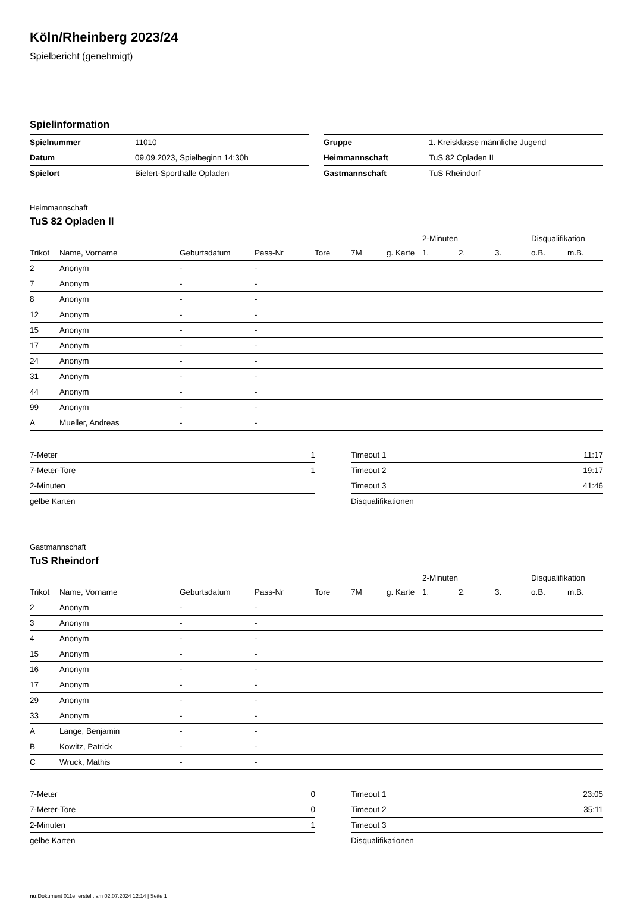Köln/Rheinberg 2023/24
Spielbericht (genehmigt)
Spielinformation
| Spielnummer | 11010 |
| Datum | 09.09.2023, Spielbeginn 14:30h |
| Spielort | Bielert-Sporthalle Opladen |
| Gruppe | 1. Kreisklasse männliche Jugend |
| Heimmannschaft | TuS 82 Opladen II |
| Gastmannschaft | TuS Rheindorf |
Heimmannschaft
TuS 82 Opladen II
| | | | | | | | 2-Minuten | | | Disqualifikation | |
| --- | --- | --- | --- | --- | --- | --- | --- | --- | --- | --- | --- |
| Trikot | Name, Vorname | Geburtsdatum | Pass-Nr | Tore | 7M | g. Karte | 1. | 2. | 3. | o.B. | m.B. |
| 2 | Anonym | - | - | | | | | | | | |
| 7 | Anonym | - | - | | | | | | | | |
| 8 | Anonym | - | - | | | | | | | | |
| 12 | Anonym | - | - | | | | | | | | |
| 15 | Anonym | - | - | | | | | | | | |
| 17 | Anonym | - | - | | | | | | | | |
| 24 | Anonym | - | - | | | | | | | | |
| 31 | Anonym | - | - | | | | | | | | |
| 44 | Anonym | - | - | | | | | | | | |
| 99 | Anonym | - | - | | | | | | | | |
| A | Mueller, Andreas | - | - | | | | | | | | |
| 7-Meter | 1 |
| 7-Meter-Tore | 1 |
| 2-Minuten | |
| gelbe Karten | |
| Timeout 1 | 11:17 |
| Timeout 2 | 19:17 |
| Timeout 3 | 41:46 |
| Disqualifikationen | |
Gastmannschaft
TuS Rheindorf
| | | | | | | | 2-Minuten | | | Disqualifikation | |
| --- | --- | --- | --- | --- | --- | --- | --- | --- | --- | --- | --- |
| Trikot | Name, Vorname | Geburtsdatum | Pass-Nr | Tore | 7M | g. Karte | 1. | 2. | 3. | o.B. | m.B. |
| 2 | Anonym | - | - | | | | | | | | |
| 3 | Anonym | - | - | | | | | | | | |
| 4 | Anonym | - | - | | | | | | | | |
| 15 | Anonym | - | - | | | | | | | | |
| 16 | Anonym | - | - | | | | | | | | |
| 17 | Anonym | - | - | | | | | | | | |
| 29 | Anonym | - | - | | | | | | | | |
| 33 | Anonym | - | - | | | | | | | | |
| A | Lange, Benjamin | - | - | | | | | | | | |
| B | Kowitz, Patrick | - | - | | | | | | | | |
| C | Wruck, Mathis | - | - | | | | | | | | |
| 7-Meter | 0 |
| 7-Meter-Tore | 0 |
| 2-Minuten | 1 |
| gelbe Karten | |
| Timeout 1 | 23:05 |
| Timeout 2 | 35:11 |
| Timeout 3 | |
| Disqualifikationen | |
nu.Dokument 011e, erstellt am 02.07.2024 12:14 | Seite 1